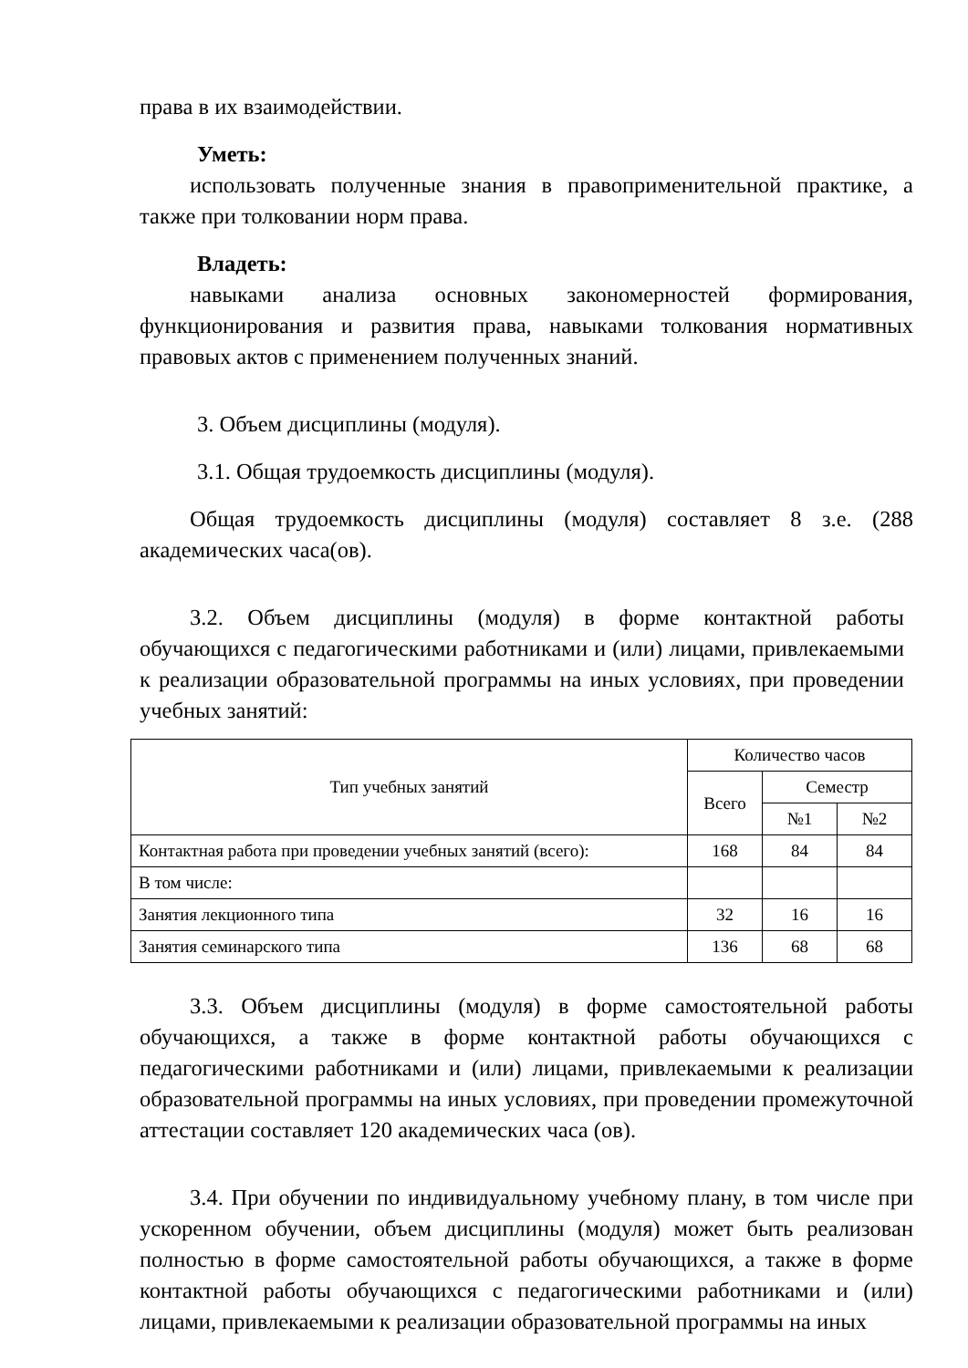права в их взаимодействии.
Уметь:
использовать полученные знания в правоприменительной практике, а также при толковании норм права.
Владеть:
навыками анализа основных закономерностей формирования, функционирования и развития права, навыками толкования нормативных правовых актов с применением полученных знаний.
3. Объем дисциплины (модуля).
3.1. Общая трудоемкость дисциплины (модуля).
Общая трудоемкость дисциплины (модуля) составляет 8 з.е. (288 академических часа(ов).
3.2. Объем дисциплины (модуля) в форме контактной работы обучающихся с педагогическими работниками и (или) лицами, привлекаемыми к реализации образовательной программы на иных условиях, при проведении учебных занятий:
| Тип учебных занятий | Количество часов | | |
| --- | --- | --- | --- |
| | Всего | Семестр | |
| | | №1 | №2 |
| Контактная работа при проведении учебных занятий (всего): | 168 | 84 | 84 |
| В том числе: | | | |
| Занятия лекционного типа | 32 | 16 | 16 |
| Занятия семинарского типа | 136 | 68 | 68 |
3.3. Объем дисциплины (модуля) в форме самостоятельной работы обучающихся, а также в форме контактной работы обучающихся с педагогическими работниками и (или) лицами, привлекаемыми к реализации образовательной программы на иных условиях, при проведении промежуточной аттестации составляет 120 академических часа (ов).
3.4. При обучении по индивидуальному учебному плану, в том числе при ускоренном обучении, объем дисциплины (модуля) может быть реализован полностью в форме самостоятельной работы обучающихся, а также в форме контактной работы обучающихся с педагогическими работниками и (или) лицами, привлекаемыми к реализации образовательной программы на иных